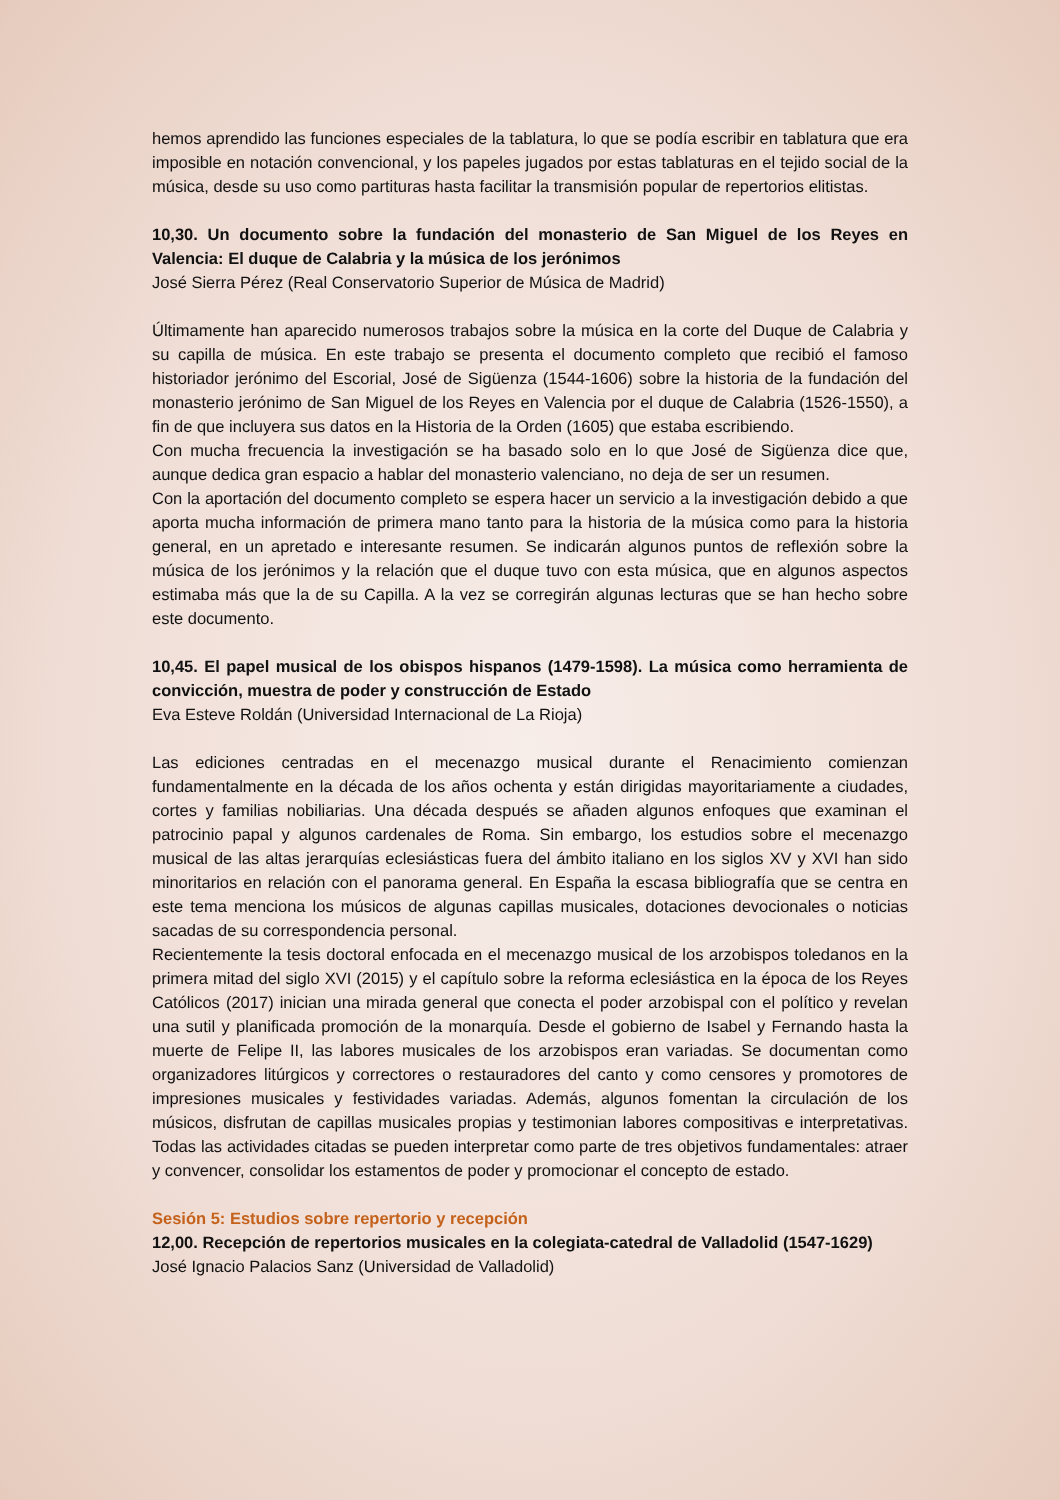hemos aprendido las funciones especiales de la tablatura, lo que se podía escribir en tablatura que era imposible en notación convencional, y los papeles jugados por estas tablaturas en el tejido social de la música, desde su uso como partituras hasta facilitar la transmisión popular de repertorios elitistas.
10,30. Un documento sobre la fundación del monasterio de San Miguel de los Reyes en Valencia: El duque de Calabria y la música de los jerónimos
José Sierra Pérez (Real Conservatorio Superior de Música de Madrid)
Últimamente han aparecido numerosos trabajos sobre la música en la corte del Duque de Calabria y su capilla de música. En este trabajo se presenta el documento completo que recibió el famoso historiador jerónimo del Escorial, José de Sigüenza (1544-1606) sobre la historia de la fundación del monasterio jerónimo de San Miguel de los Reyes en Valencia por el duque de Calabria (1526-1550), a fin de que incluyera sus datos en la Historia de la Orden (1605) que estaba escribiendo.
Con mucha frecuencia la investigación se ha basado solo en lo que José de Sigüenza dice que, aunque dedica gran espacio a hablar del monasterio valenciano, no deja de ser un resumen.
Con la aportación del documento completo se espera hacer un servicio a la investigación debido a que aporta mucha información de primera mano tanto para la historia de la música como para la historia general, en un apretado e interesante resumen. Se indicarán algunos puntos de reflexión sobre la música de los jerónimos y la relación que el duque tuvo con esta música, que en algunos aspectos estimaba más que la de su Capilla. A la vez se corregirán algunas lecturas que se han hecho sobre este documento.
10,45. El papel musical de los obispos hispanos (1479-1598). La música como herramienta de convicción, muestra de poder y construcción de Estado
Eva Esteve Roldán (Universidad Internacional de La Rioja)
Las ediciones centradas en el mecenazgo musical durante el Renacimiento comienzan fundamentalmente en la década de los años ochenta y están dirigidas mayoritariamente a ciudades, cortes y familias nobiliarias. Una década después se añaden algunos enfoques que examinan el patrocinio papal y algunos cardenales de Roma. Sin embargo, los estudios sobre el mecenazgo musical de las altas jerarquías eclesiásticas fuera del ámbito italiano en los siglos XV y XVI han sido minoritarios en relación con el panorama general. En España la escasa bibliografía que se centra en este tema menciona los músicos de algunas capillas musicales, dotaciones devocionales o noticias sacadas de su correspondencia personal.
Recientemente la tesis doctoral enfocada en el mecenazgo musical de los arzobispos toledanos en la primera mitad del siglo XVI (2015) y el capítulo sobre la reforma eclesiástica en la época de los Reyes Católicos (2017) inician una mirada general que conecta el poder arzobispal con el político y revelan una sutil y planificada promoción de la monarquía. Desde el gobierno de Isabel y Fernando hasta la muerte de Felipe II, las labores musicales de los arzobispos eran variadas. Se documentan como organizadores litúrgicos y correctores o restauradores del canto y como censores y promotores de impresiones musicales y festividades variadas. Además, algunos fomentan la circulación de los músicos, disfrutan de capillas musicales propias y testimonian labores compositivas e interpretativas. Todas las actividades citadas se pueden interpretar como parte de tres objetivos fundamentales: atraer y convencer, consolidar los estamentos de poder y promocionar el concepto de estado.
Sesión 5: Estudios sobre repertorio y recepción
12,00. Recepción de repertorios musicales en la colegiata-catedral de Valladolid (1547-1629)
José Ignacio Palacios Sanz (Universidad de Valladolid)